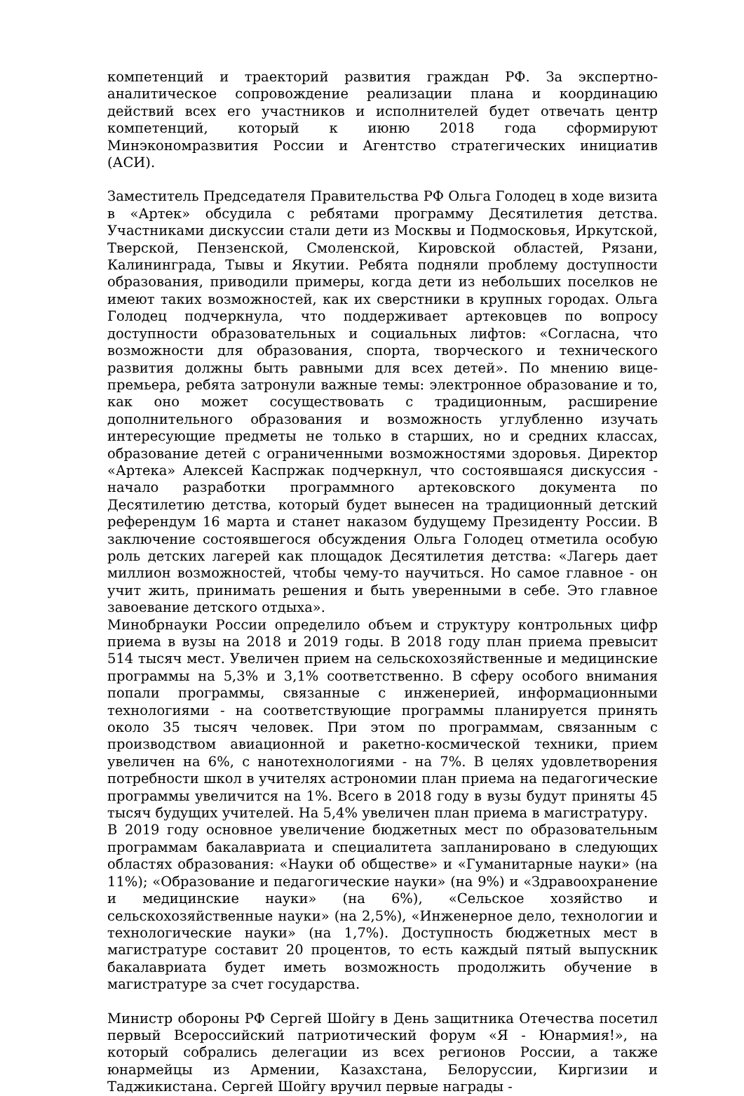компетенций и траекторий развития граждан РФ. За экспертно-аналитическое сопровождение реализации плана и координацию действий всех его участников и исполнителей будет отвечать центр компетенций, который к июню 2018 года сформируют Минэкономразвития России и Агентство стратегических инициатив (АСИ).
Заместитель Председателя Правительства РФ Ольга Голодец в ходе визита в «Артек» обсудила с ребятами программу Десятилетия детства. Участниками дискуссии стали дети из Москвы и Подмосковья, Иркутской, Тверской, Пензенской, Смоленской, Кировской областей, Рязани, Калининграда, Тывы и Якутии. Ребята подняли проблему доступности образования, приводили примеры, когда дети из небольших поселков не имеют таких возможностей, как их сверстники в крупных городах. Ольга Голодец подчеркнула, что поддерживает артековцев по вопросу доступности образовательных и социальных лифтов: «Согласна, что возможности для образования, спорта, творческого и технического развития должны быть равными для всех детей». По мнению вице-премьера, ребята затронули важные темы: электронное образование и то, как оно может сосуществовать с традиционным, расширение дополнительного образования и возможность углубленно изучать интересующие предметы не только в старших, но и средних классах, образование детей с ограниченными возможностями здоровья. Директор «Артека» Алексей Каспржак подчеркнул, что состоявшаяся дискуссия - начало разработки программного артековского документа по Десятилетию детства, который будет вынесен на традиционный детский референдум 16 марта и станет наказом будущему Президенту России. В заключение состоявшегося обсуждения Ольга Голодец отметила особую роль детских лагерей как площадок Десятилетия детства: «Лагерь дает миллион возможностей, чтобы чему-то научиться. Но самое главное - он учит жить, принимать решения и быть уверенными в себе. Это главное завоевание детского отдыха».
Минобрнауки России определило объем и структуру контрольных цифр приема в вузы на 2018 и 2019 годы. В 2018 году план приема превысит 514 тысяч мест. Увеличен прием на сельскохозяйственные и медицинские программы на 5,3% и 3,1% соответственно. В сферу особого внимания попали программы, связанные с инженерией, информационными технологиями - на соответствующие программы планируется принять около 35 тысяч человек. При этом по программам, связанным с производством авиационной и ракетно-космической техники, прием увеличен на 6%, с нанотехнологиями - на 7%. В целях удовлетворения потребности школ в учителях астрономии план приема на педагогические программы увеличится на 1%. Всего в 2018 году в вузы будут приняты 45 тысяч будущих учителей. На 5,4% увеличен план приема в магистратуру.
В 2019 году основное увеличение бюджетных мест по образовательным программам бакалавриата и специалитета запланировано в следующих областях образования: «Науки об обществе» и «Гуманитарные науки» (на 11%); «Образование и педагогические науки» (на 9%) и «Здравоохранение и медицинские науки» (на 6%), «Сельское хозяйство и сельскохозяйственные науки» (на 2,5%), «Инженерное дело, технологии и технологические науки» (на 1,7%). Доступность бюджетных мест в магистратуре составит 20 процентов, то есть каждый пятый выпускник бакалавриата будет иметь возможность продолжить обучение в магистратуре за счет государства.
Министр обороны РФ Сергей Шойгу в День защитника Отечества посетил первый Всероссийский патриотический форум «Я - Юнармия!», на который собрались делегации из всех регионов России, а также юнармейцы из Армении, Казахстана, Белоруссии, Киргизии и Таджикистана. Сергей Шойгу вручил первые награды -